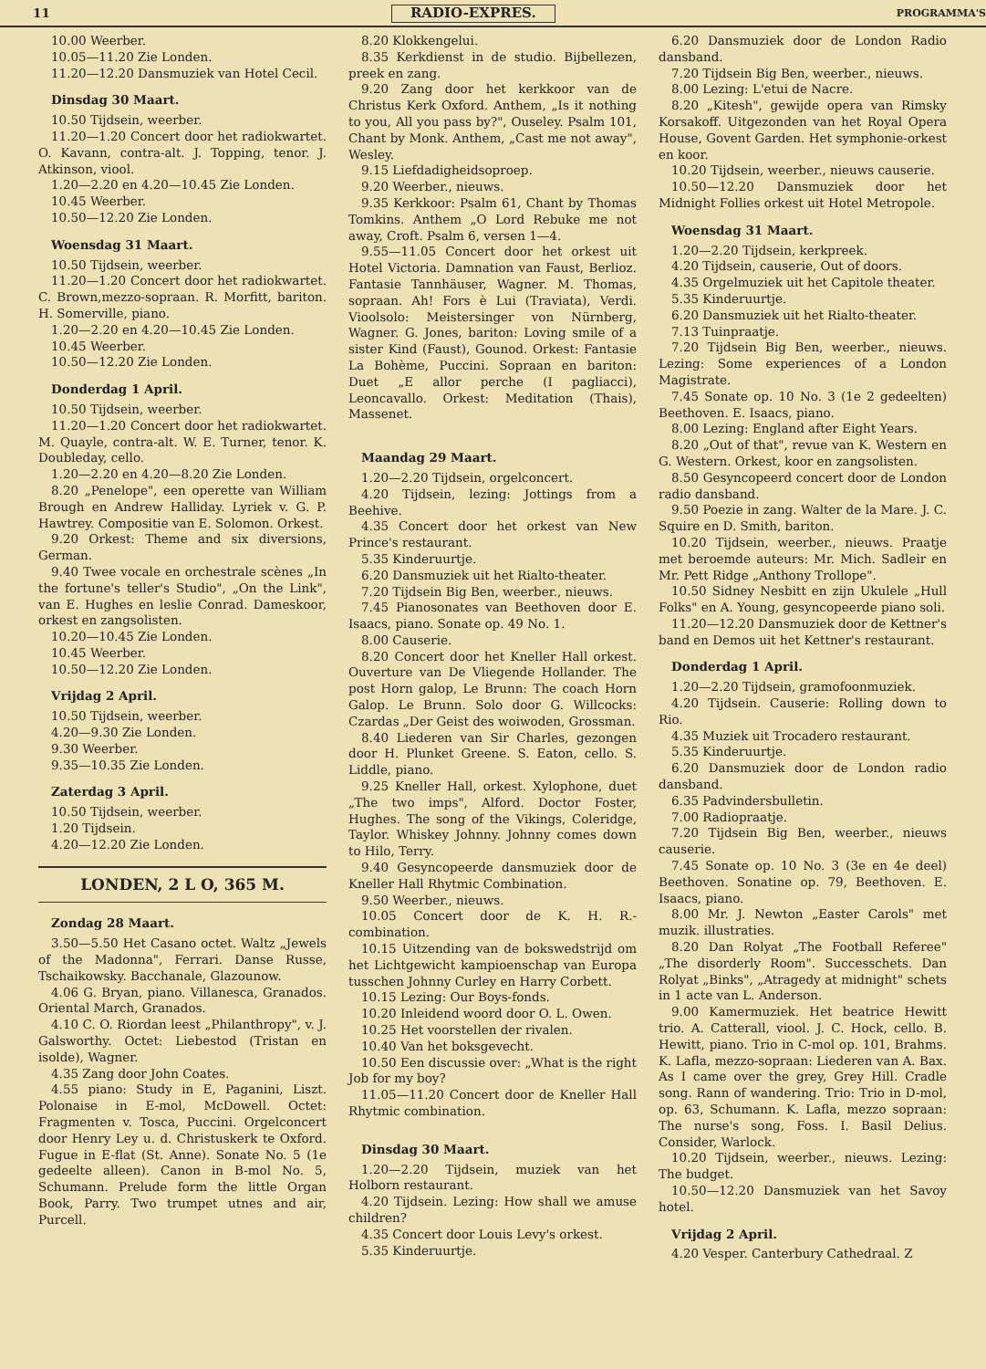11 RADIO-EXPRES. PROGRAMMA'S
10.00 Weerber.
10.05—11.20 Zie Londen.
11.20—12.20 Dansmuziek van Hotel Cecil.
Dinsdag 30 Maart.
10.50 Tijdsein, weerber.
11.20—1.20 Concert door het radiokwartet. O. Kavann, contra-alt. J. Topping, tenor. J. Atkinson, viool.
1.20—2.20 en 4.20—10.45 Zie Londen.
10.45 Weerber.
10.50—12.20 Zie Londen.
Woensdag 31 Maart.
10.50 Tijdsein, weerber.
11.20—1.20 Concert door het radiokwartet. C. Brown,mezzo-sopraan. R. Morfitt, bariton. H. Somerville, piano.
1.20—2.20 en 4.20—10.45 Zie Londen.
10.45 Weerber.
10.50—12.20 Zie Londen.
Donderdag 1 April.
10.50 Tijdsein, weerber.
11.20—1.20 Concert door het radiokwartet. M. Quayle, contra-alt. W. E. Turner, tenor. K. Doubleday, cello.
1.20—2.20 en 4.20—8.20 Zie Londen.
8.20 „Penelope", een operette van William Brough en Andrew Halliday. Lyriek v. G. P. Hawtrey. Compositie van E. Solomon. Orkest.
9.20 Orkest: Theme and six diversions, German.
9.40 Twee vocale en orchestrale scènes „In the fortune's teller's Studio", „On the Link", van E. Hughes en leslie Conrad. Dameskoor, orkest en zangsolisten.
10.20—10.45 Zie Londen.
10.45 Weerber.
10.50—12.20 Zie Londen.
Vrijdag 2 April.
10.50 Tijdsein, weerber.
4.20—9.30 Zie Londen.
9.30 Weerber.
9.35—10.35 Zie Londen.
Zaterdag 3 April.
10.50 Tijdsein, weerber.
1.20 Tijdsein.
4.20—12.20 Zie Londen.
LONDEN, 2 L O, 365 M.
Zondag 28 Maart.
3.50—5.50 Het Casano octet. Waltz „Jewels of the Madonna", Ferrari. Danse Russe, Tschaikowsky. Bacchanale, Glazounow.
4.06 G. Bryan, piano. Villanesca, Granados. Oriental March, Granados.
4.10 C. O. Riordan leest „Philanthropy", v. J. Galsworthy. Octet: Liebestod (Tristan en isolde), Wagner.
4.35 Zang door John Coates.
4.55 piano: Study in E, Paganini, Liszt. Polonaise in E-mol, McDowell. Octet: Fragmenten v. Tosca, Puccini. Orgelconcert door Henry Ley u. d. Christuskerk te Oxford. Fugue in E-flat (St. Anne). Sonate No. 5 (1e gedeelte alleen). Canon in B-mol No. 5, Schumann. Prelude form the little Organ Book, Parry. Two trumpet utnes and air, Purcell.
8.20 Klokkengelui.
8.35 Kerkdienst in de studio. Bijbellezen, preek en zang.
9.20 Zang door het kerkkoor van de Christus Kerk Oxford. Anthem, „Is it nothing to you, All you pass by?", Ouseley. Psalm 101, Chant by Monk. Anthem, „Cast me not away", Wesley.
9.15 Liefdadigheidsoproep.
9.20 Weerber., nieuws.
9.35 Kerkkoor: Psalm 61, Chant by Thomas Tomkins. Anthem „O Lord Rebuke me not away, Croft. Psalm 6, versen 1—4.
9.55—11.05 Concert door het orkest uit Hotel Victoria. Damnation van Faust, Berlioz. Fantasie Tannhäuser, Wagner. M. Thomas, sopraan. Ah! Fors è Lui (Traviata), Verdi. Vioolsolo: Meistersinger von Nürnberg, Wagner. G. Jones, bariton: Loving smile of a sister Kind (Faust), Gounod. Orkest: Fantasie La Bohème, Puccini. Sopraan en bariton: Duet „E allor perche (I pagliacci), Leoncavallo. Orkest: Meditation (Thais), Massenet.
Maandag 29 Maart.
1.20—2.20 Tijdsein, orgelconcert.
4.20 Tijdsein, lezing: Jottings from a Beehive.
4.35 Concert door het orkest van New Prince's restaurant.
5.35 Kinderuurtje.
6.20 Dansmuziek uit het Rialto-theater.
7.20 Tijdsein Big Ben, weerber., nieuws.
7.45 Pianosonates van Beethoven door E. Isaacs, piano. Sonate op. 49 No. 1.
8.00 Causerie.
8.20 Concert door het Kneller Hall orkest. Ouverture van De Vliegende Hollander. The post Horn galop, Le Brunn: The coach Horn Galop. Le Brunn. Solo door G. Willcocks: Czardas „Der Geist des woiwoden, Grossman.
8.40 Liederen van Sir Charles, gezongen door H. Plunket Greene. S. Eaton, cello. S. Liddle, piano.
9.25 Kneller Hall, orkest. Xylophone, duet „The two imps", Alford. Doctor Foster, Hughes. The song of the Vikings, Coleridge, Taylor. Whiskey Johnny. Johnny comes down to Hilo, Terry.
9.40 Gesyncopeerde dansmuziek door de Kneller Hall Rhytmic Combination.
9.50 Weerber., nieuws.
10.05 Concert door de K. H. R.-combination.
10.15 Uitzending van de bokswedstrijd om het Lichtgewicht kampioenschap van Europa tusschen Johnny Curley en Harry Corbett.
10.15 Lezing: Our Boys-fonds.
10.20 Inleidend woord door O. L. Owen.
10.25 Het voorstellen der rivalen.
10.40 Van het boksgevecht.
10.50 Een discussie over: „What is the right Job for my boy?
11.05—11.20 Concert door de Kneller Hall Rhytmic combination.
Dinsdag 30 Maart.
1.20—2.20 Tijdsein, muziek van het Holborn restaurant.
4.20 Tijdsein. Lezing: How shall we amuse children?
4.35 Concert door Louis Levy's orkest.
5.35 Kinderuurtje.
6.20 Dansmuziek door de London Radio dansband.
7.20 Tijdsein Big Ben, weerber., nieuws.
8.00 Lezing: L'etui de Nacre.
8.20 „Kitesh", gewijde opera van Rimsky Korsakoff. Uitgezonden van het Royal Opera House, Govent Garden. Het symphonie-orkest en koor.
10.20 Tijdsein, weerber., nieuws causerie.
10.50—12.20 Dansmuziek door het Midnight Follies orkest uit Hotel Metropole.
Woensdag 31 Maart.
1.20—2.20 Tijdsein, kerkpreek.
4.20 Tijdsein, causerie, Out of doors.
4.35 Orgelmuziek uit het Capitole theater.
5.35 Kinderuurtje.
6.20 Dansmuziek uit het Rialto-theater.
7.13 Tuinpraatje.
7.20 Tijdsein Big Ben, weerber., nieuws. Lezing: Some experiences of a London Magistrate.
7.45 Sonate op. 10 No. 3 (1e 2 gedeelten) Beethoven. E. Isaacs, piano.
8.00 Lezing: England after Eight Years.
8.20 „Out of that", revue van K. Western en G. Western. Orkest, koor en zangsolisten.
8.50 Gesyncopeerd concert door de London radio dansband.
9.50 Poezie in zang. Walter de la Mare. J. C. Squire en D. Smith, bariton.
10.20 Tijdsein, weerber., nieuws. Praatje met beroemde auteurs: Mr. Mich. Sadleir en Mr. Pett Ridge „Anthony Trollope".
10.50 Sidney Nesbitt en zijn Ukulele „Hull Folks" en A. Young, gesyncopeerde piano soli.
11.20—12.20 Dansmuziek door de Kettner's band en Demos uit het Kettner's restaurant.
Donderdag 1 April.
1.20—2.20 Tijdsein, gramofoonmuziek.
4.20 Tijdsein. Causerie: Rolling down to Rio.
4.35 Muziek uit Trocadero restaurant.
5.35 Kinderuurtje.
6.20 Dansmuziek door de London radio dansband.
6.35 Padvindersbulletin.
7.00 Radiopraatje.
7.20 Tijdsein Big Ben, weerber., nieuws causerie.
7.45 Sonate op. 10 No. 3 (3e en 4e deel) Beethoven. Sonatine op. 79, Beethoven. E. Isaacs, piano.
8.00 Mr. J. Newton „Easter Carols" met muzik. illustraties.
8.20 Dan Rolyat „The Football Referee" „The disorderly Room". Successchets. Dan Rolyat „Binks", „Atragedy at midnight" schets in 1 acte van L. Anderson.
9.00 Kamermuziek. Het beatrice Hewitt trio. A. Catterall, viool. J. C. Hock, cello. B. Hewitt, piano. Trio in C-mol op. 101, Brahms. K. Lafla, mezzo-sopraan: Liederen van A. Bax. As I came over the grey, Grey Hill. Cradle song. Rann of wandering. Trio: Trio in D-mol, op. 63, Schumann. K. Lafla, mezzo sopraan: The nurse's song, Foss. I. Basil Delius. Consider, Warlock.
10.20 Tijdsein, weerber., nieuws. Lezing: The budget.
10.50—12.20 Dansmuziek van het Savoy hotel.
Vrijdag 2 April.
4.20 Vesper. Canterbury Cathedraal. Z